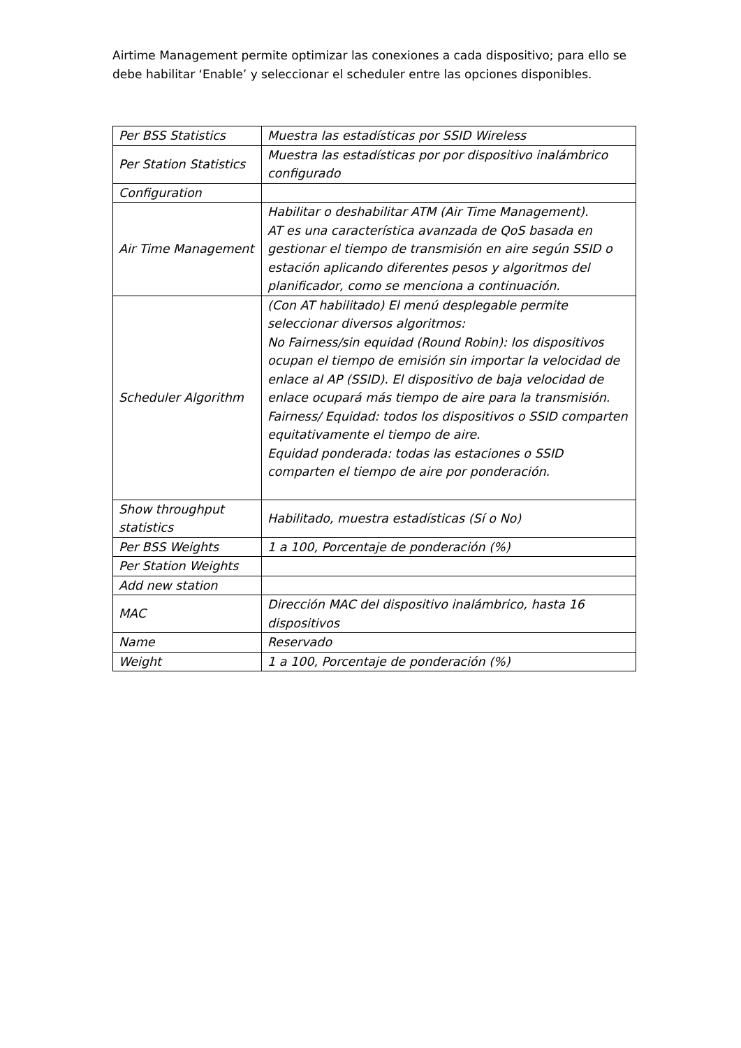Airtime Management permite optimizar las conexiones a cada dispositivo; para ello se debe habilitar ‘Enable’ y seleccionar el scheduler entre las opciones disponibles.
| Per BSS Statistics | Muestra las estadísticas por SSID Wireless |
| Per Station Statistics | Muestra las estadísticas por por dispositivo inalámbrico configurado |
| Configuration | |
| Air Time Management | Habilitar o deshabilitar ATM (Air Time Management). AT es una característica avanzada de QoS basada en gestionar el tiempo de transmisión en aire según SSID o estación aplicando diferentes pesos y algoritmos del planificador, como se menciona a continuación. |
| Scheduler Algorithm | (Con AT habilitado) El menú desplegable permite seleccionar diversos algoritmos: No Fairness/sin equidad (Round Robin): los dispositivos ocupan el tiempo de emisión sin importar la velocidad de enlace al AP (SSID). El dispositivo de baja velocidad de enlace ocupará más tiempo de aire para la transmisión. Fairness/ Equidad: todos los dispositivos o SSID comparten equitativamente el tiempo de aire. Equidad ponderada: todas las estaciones o SSID comparten el tiempo de aire por ponderación. |
| Show throughput statistics | Habilitado, muestra estadísticas (Sí o No) |
| Per BSS Weights | 1 a 100, Porcentaje de ponderación (%) |
| Per Station Weights | |
| Add new station | |
| MAC | Dirección MAC del dispositivo inalámbrico, hasta 16 dispositivos |
| Name | Reservado |
| Weight | 1 a 100, Porcentaje de ponderación (%) |